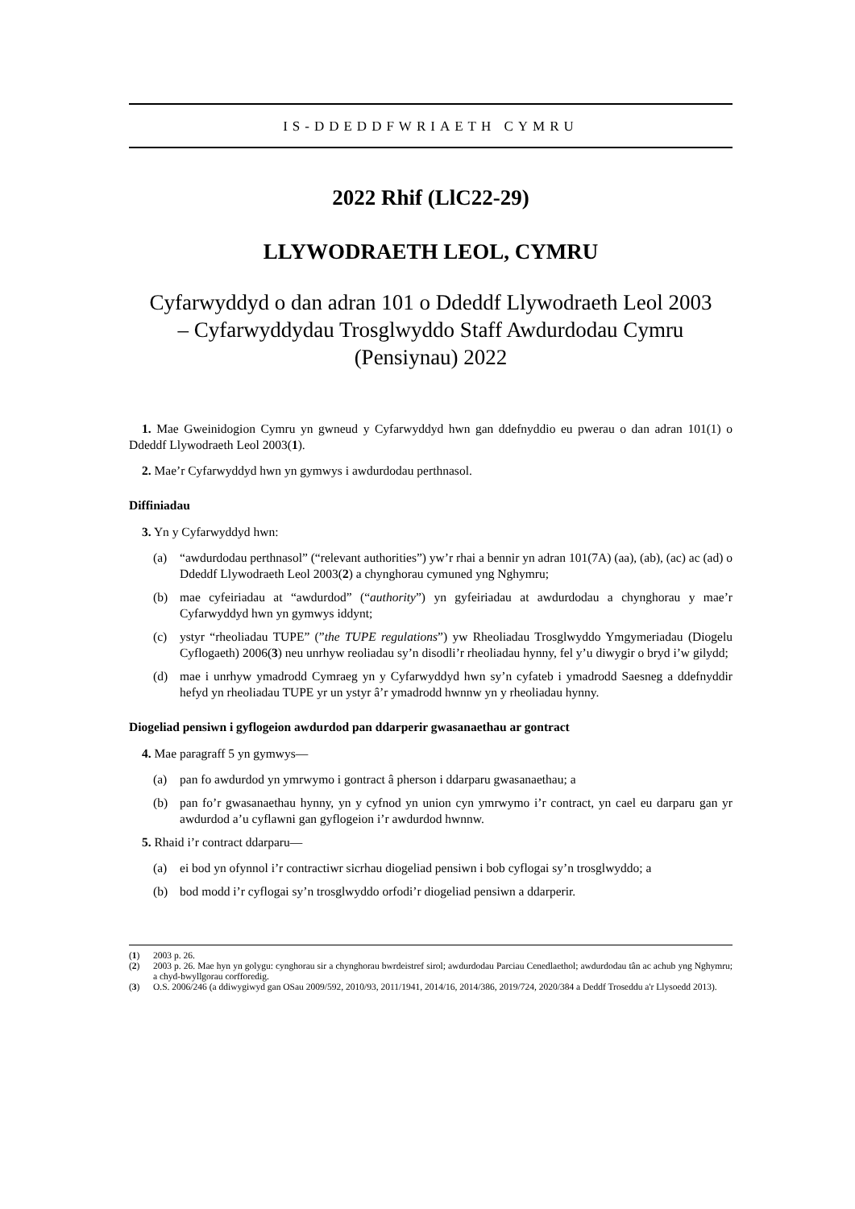IS-DDEDDFWRIAETH CYMRU
2022 Rhif (LlC22-29)
LLYWODRAETH LEOL, CYMRU
Cyfarwyddyd o dan adran 101 o Ddeddf Llywodraeth Leol 2003
– Cyfarwyddydau Trosglwyddo Staff Awdurdodau Cymru
(Pensiynau) 2022
1. Mae Gweinidogion Cymru yn gwneud y Cyfarwyddyd hwn gan ddefnyddio eu pwerau o dan adran 101(1) o Ddeddf Llywodraeth Leol 2003(1).
2. Mae’r Cyfarwyddyd hwn yn gymwys i awdurdodau perthnasol.
Diffiniadau
3. Yn y Cyfarwyddyd hwn:
(a) “awdurdodau perthnasol” (“relevant authorities”) yw’r rhai a bennir yn adran 101(7A) (aa), (ab), (ac) ac (ad) o Ddeddf Llywodraeth Leol 2003(2) a chynghorau cymuned yng Nghymru;
(b) mae cyfeiriadau at “awdurdod” (“authority”) yn gyfeiriadau at awdurdodau a chynghorau y mae’r Cyfarwyddyd hwn yn gymwys iddynt;
(c) ystyr “rheoliadau TUPE” (”the TUPE regulations”) yw Rheoliadau Trosglwyddo Ymgymeriadau (Diogelu Cyflogaeth) 2006(3) neu unrhyw reoliadau sy’n disodli’r rheoliadau hynny, fel y’u diwygir o bryd i’w gilydd;
(d) mae i unrhyw ymadrodd Cymraeg yn y Cyfarwyddyd hwn sy’n cyfateb i ymadrodd Saesneg a ddefnyddir hefyd yn rheoliadau TUPE yr un ystyr â’r ymadrodd hwnnw yn y rheoliadau hynny.
Diogeliad pensiwn i gyflogeion awdurdod pan ddarperir gwasanaethau ar gontract
4. Mae paragraff 5 yn gymwys—
(a) pan fo awdurdod yn ymrwymo i gontract â pherson i ddarparu gwasanaethau; a
(b) pan fo’r gwasanaethau hynny, yn y cyfnod yn union cyn ymrwymo i’r contract, yn cael eu darparu gan yr awdurdod a’u cyflawni gan gyflogeion i’r awdurdod hwnnw.
5. Rhaid i’r contract ddarparu—
(a) ei bod yn ofynnol i’r contractiwr sicrhau diogeliad pensiwn i bob cyflogai sy’n trosglwyddo; a
(b) bod modd i’r cyflogai sy’n trosglwyddo orfodi’r diogeliad pensiwn a ddarperir.
(1) 2003 p. 26.
(2) 2003 p. 26. Mae hyn yn golygu: cynghorau sir a chynghorau bwrdeistref sirol; awdurdodau Parciau Cenedlaethol; awdurdodau tân ac achub yng Nghymru; a chyd-bwyllgorau corfforedig.
(3) O.S. 2006/246 (a ddiwygiwyd gan OSau 2009/592, 2010/93, 2011/1941, 2014/16, 2014/386, 2019/724, 2020/384 a Deddf Troseddu a'r Llysoedd 2013).